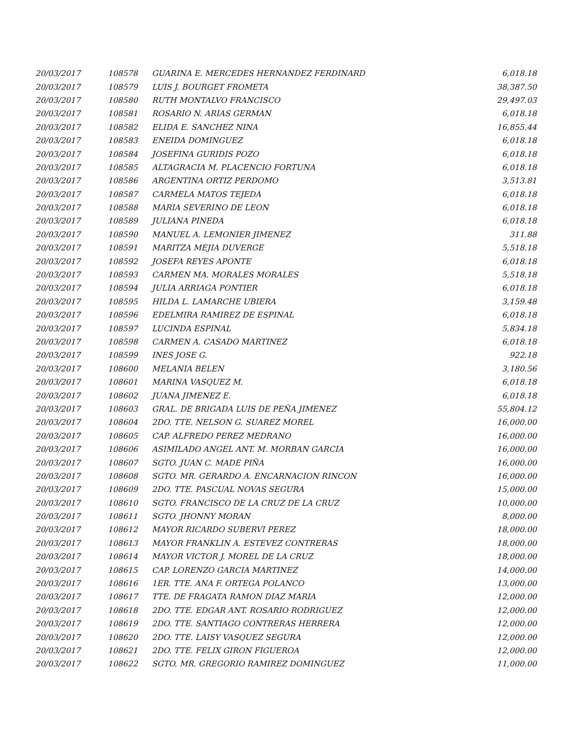| 20/03/2017 | 108578 | GUARINA E. MERCEDES HERNANDEZ FERDINARD | 6,018.18 |
| 20/03/2017 | 108579 | LUIS J. BOURGET FROMETA | 38,387.50 |
| 20/03/2017 | 108580 | RUTH MONTALVO FRANCISCO | 29,497.03 |
| 20/03/2017 | 108581 | ROSARIO N. ARIAS GERMAN | 6,018.18 |
| 20/03/2017 | 108582 | ELIDA E. SANCHEZ NINA | 16,855.44 |
| 20/03/2017 | 108583 | ENEIDA DOMINGUEZ | 6,018.18 |
| 20/03/2017 | 108584 | JOSEFINA GURIDIS POZO | 6,018.18 |
| 20/03/2017 | 108585 | ALTAGRACIA M. PLACENCIO FORTUNA | 6,018.18 |
| 20/03/2017 | 108586 | ARGENTINA ORTIZ PERDOMO | 3,513.81 |
| 20/03/2017 | 108587 | CARMELA MATOS TEJEDA | 6,018.18 |
| 20/03/2017 | 108588 | MARIA SEVERINO DE LEON | 6,018.18 |
| 20/03/2017 | 108589 | JULIANA PINEDA | 6,018.18 |
| 20/03/2017 | 108590 | MANUEL A. LEMONIER JIMENEZ | 311.88 |
| 20/03/2017 | 108591 | MARITZA MEJIA DUVERGE | 5,518.18 |
| 20/03/2017 | 108592 | JOSEFA REYES APONTE | 6,018.18 |
| 20/03/2017 | 108593 | CARMEN MA. MORALES MORALES | 5,518.18 |
| 20/03/2017 | 108594 | JULIA ARRIAGA PONTIER | 6,018.18 |
| 20/03/2017 | 108595 | HILDA L. LAMARCHE UBIERA | 3,159.48 |
| 20/03/2017 | 108596 | EDELMIRA RAMIREZ DE ESPINAL | 6,018.18 |
| 20/03/2017 | 108597 | LUCINDA ESPINAL | 5,834.18 |
| 20/03/2017 | 108598 | CARMEN A. CASADO MARTINEZ | 6,018.18 |
| 20/03/2017 | 108599 | INES JOSE G. | 922.18 |
| 20/03/2017 | 108600 | MELANIA BELEN | 3,180.56 |
| 20/03/2017 | 108601 | MARINA VASQUEZ M. | 6,018.18 |
| 20/03/2017 | 108602 | JUANA JIMENEZ E. | 6,018.18 |
| 20/03/2017 | 108603 | GRAL. DE BRIGADA LUIS DE PEÑA JIMENEZ | 55,804.12 |
| 20/03/2017 | 108604 | 2DO. TTE. NELSON G. SUAREZ MOREL | 16,000.00 |
| 20/03/2017 | 108605 | CAP. ALFREDO PEREZ MEDRANO | 16,000.00 |
| 20/03/2017 | 108606 | ASIMILADO ANGEL ANT. M. MORBAN GARCIA | 16,000.00 |
| 20/03/2017 | 108607 | SGTO. JUAN C. MADE PIÑA | 16,000.00 |
| 20/03/2017 | 108608 | SGTO. MR. GERARDO A. ENCARNACION RINCON | 16,000.00 |
| 20/03/2017 | 108609 | 2DO. TTE. PASCUAL NOVAS SEGURA | 15,000.00 |
| 20/03/2017 | 108610 | SGTO. FRANCISCO DE LA CRUZ DE LA CRUZ | 10,000.00 |
| 20/03/2017 | 108611 | SGTO. JHONNY MORAN | 8,000.00 |
| 20/03/2017 | 108612 | MAYOR RICARDO SUBERVI PEREZ | 18,000.00 |
| 20/03/2017 | 108613 | MAYOR FRANKLIN A. ESTEVEZ CONTRERAS | 18,000.00 |
| 20/03/2017 | 108614 | MAYOR VICTOR J. MOREL DE LA CRUZ | 18,000.00 |
| 20/03/2017 | 108615 | CAP. LORENZO GARCIA MARTINEZ | 14,000.00 |
| 20/03/2017 | 108616 | 1ER. TTE. ANA F. ORTEGA POLANCO | 13,000.00 |
| 20/03/2017 | 108617 | TTE. DE FRAGATA RAMON DIAZ MARIA | 12,000.00 |
| 20/03/2017 | 108618 | 2DO. TTE. EDGAR ANT. ROSARIO RODRIGUEZ | 12,000.00 |
| 20/03/2017 | 108619 | 2DO. TTE. SANTIAGO CONTRERAS HERRERA | 12,000.00 |
| 20/03/2017 | 108620 | 2DO. TTE. LAISY VASQUEZ SEGURA | 12,000.00 |
| 20/03/2017 | 108621 | 2DO. TTE. FELIX GIRON FIGUEROA | 12,000.00 |
| 20/03/2017 | 108622 | SGTO. MR. GREGORIO RAMIREZ DOMINGUEZ | 11,000.00 |